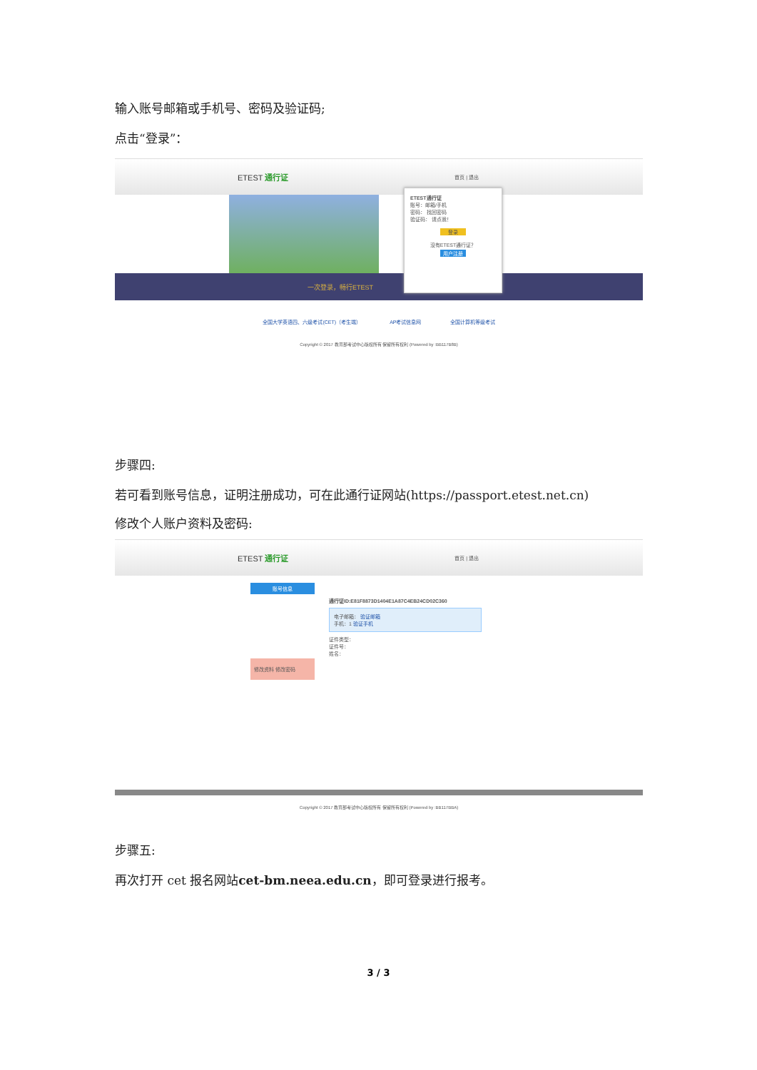输入账号邮箱或手机号、密码及验证码;
点击“登录”：
ETEST 通行证 首页 | 退出
一次登录，畅行ETEST
ETEST通行证
账号：邮箱/手机
密码： 找回密码
验证码： 请点我！
登录
没有ETEST通行证？
用户注册
全国大学英语四、六级考试(CET)（考生端） AP考试信息网 全国计算机等级考试
Copyright © 2017 教育部考试中心版权所有 保留所有权利 (Powered by :BB117B8B)
步骤四:
若可看到账号信息，证明注册成功，可在此通行证网站(https://passport.etest.net.cn)
修改个人账户资料及密码:
ETEST 通行证 首页 | 退出
账号信息
修改资料 修改密码
通行证ID:E81F8873D1404E1A87C4EB24CD02C360
电子邮箱： 验证邮箱
手机：1 验证手机
证件类型：
证件号：
姓名：
Copyright © 2017 教育部考试中心版权所有 保留所有权利 (Powered by :BB117BBA)
步骤五:
再次打开 cet 报名网站cet-bm.neea.edu.cn，即可登录进行报考。
3 / 3